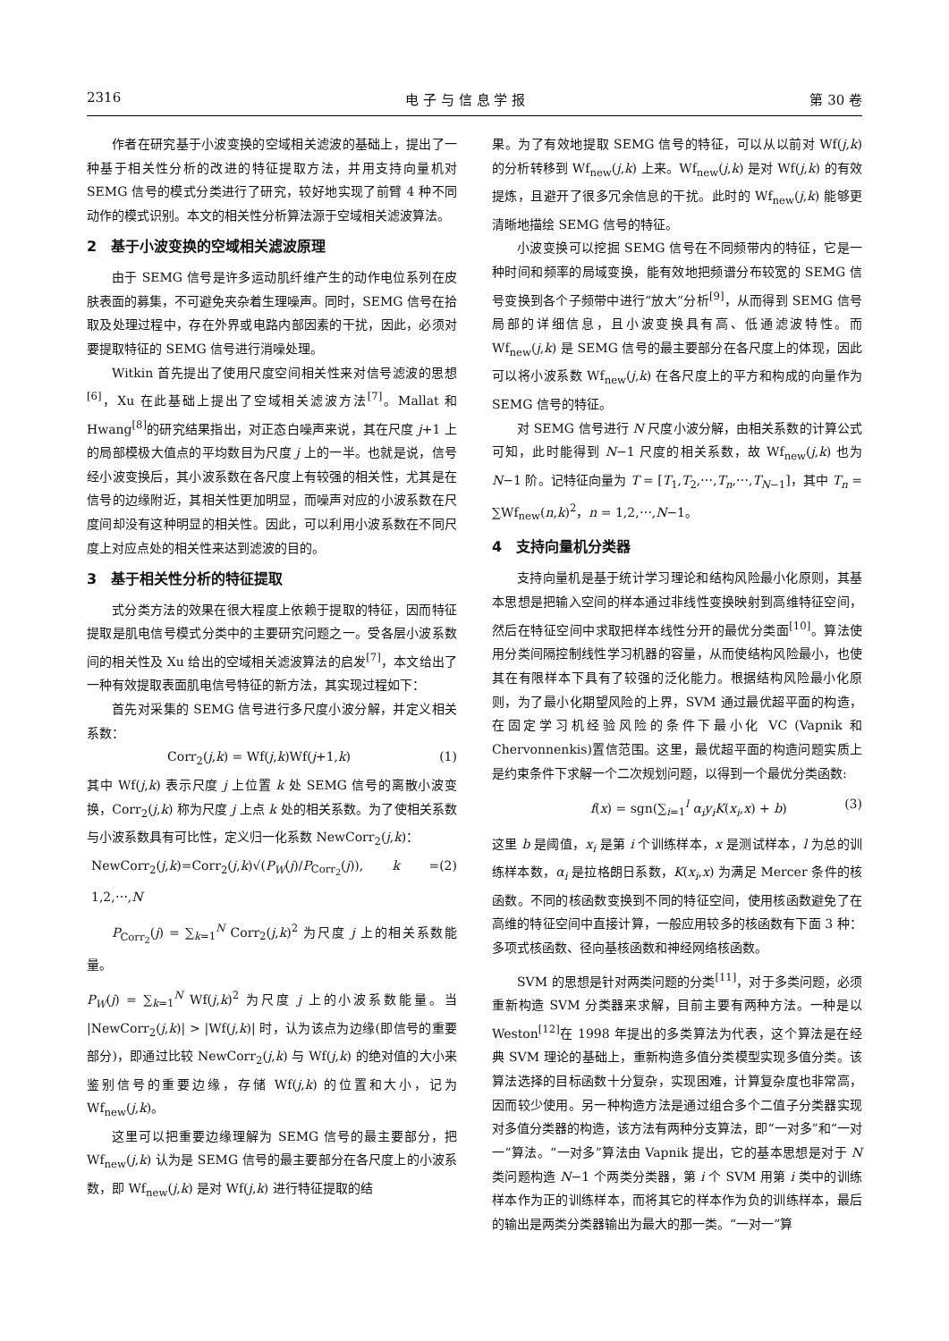2316 电 子 与 信 息 学 报 第 30 卷
作者在研究基于小波变换的空域相关滤波的基础上，提出了一种基于相关性分析的改进的特征提取方法，并用支持向量机对 SEMG 信号的模式分类进行了研究，较好地实现了前臂 4 种不同动作的模式识别。本文的相关性分析算法源于空域相关滤波算法。
2　基于小波变换的空域相关滤波原理
由于 SEMG 信号是许多运动肌纤维产生的动作电位系列在皮肤表面的募集，不可避免夹杂着生理噪声。同时，SEMG 信号在拾取及处理过程中，存在外界或电路内部因素的干扰，因此，必须对要提取特征的 SEMG 信号进行消噪处理。
Witkin 首先提出了使用尺度空间相关性来对信号滤波的思想<sup>[6]</sup>，Xu 在此基础上提出了空域相关滤波方法<sup>[7]</sup>。Mallat 和 Hwang<sup>[8]</sup>的研究结果指出，对正态白噪声来说，其在尺度 j+1 上的局部模极大值点的平均数目为尺度 j 上的一半。也就是说，信号经小波变换后，其小波系数在各尺度上有较强的相关性，尤其是在信号的边缘附近，其相关性更加明显，而噪声对应的小波系数在尺度间却没有这种明显的相关性。因此，可以利用小波系数在不同尺度上对应点处的相关性来达到滤波的目的。
3　基于相关性分析的特征提取
式分类方法的效果在很大程度上依赖于提取的特征，因而特征提取是肌电信号模式分类中的主要研究问题之一。受各层小波系数间的相关性及 Xu 给出的空域相关滤波算法的启发<sup>[7]</sup>，本文给出了一种有效提取表面肌电信号特征的新方法，其实现过程如下：
首先对采集的 SEMG 信号进行多尺度小波分解，并定义相关系数：
Corr<sub>2</sub>(j,k) = Wf(j,k)Wf(j+1,k) (1)
其中 Wf(j,k) 表示尺度 j 上位置 k 处 SEMG 信号的离散小波变换，Corr<sub>2</sub>(j,k) 称为尺度 j 上点 k 处的相关系数。为了使相关系数与小波系数具有可比性，定义归一化系数 NewCorr<sub>2</sub>(j,k)：
NewCorr<sub>2</sub>(j,k)=Corr<sub>2</sub>(j,k)√(P<sub>W</sub>(j)/P<sub>Corr<sub>2</sub></sub>(j)), k = 1,2,⋯,N (2)
P<sub>Corr<sub>2</sub></sub>(j) = ∑<sub>k=1</sub><sup>N</sup> Corr<sub>2</sub>(j,k)<sup>2</sup> 为尺度 j 上的相关系数能量。
P<sub>W</sub>(j) = ∑<sub>k=1</sub><sup>N</sup> Wf(j,k)<sup>2</sup> 为尺度 j 上的小波系数能量。当 |NewCorr<sub>2</sub>(j,k)| > |Wf(j,k)| 时，认为该点为边缘(即信号的重要部分)，即通过比较 NewCorr<sub>2</sub>(j,k) 与 Wf(j,k) 的绝对值的大小来鉴别信号的重要边缘，存储 Wf(j,k) 的位置和大小，记为 Wf<sub>new</sub>(j,k)。
这里可以把重要边缘理解为 SEMG 信号的最主要部分，把 Wf<sub>new</sub>(j,k) 认为是 SEMG 信号的最主要部分在各尺度上的小波系数，即 Wf<sub>new</sub>(j,k) 是对 Wf(j,k) 进行特征提取的结
果。为了有效地提取 SEMG 信号的特征，可以从以前对 Wf(j,k) 的分析转移到 Wf<sub>new</sub>(j,k) 上来。Wf<sub>new</sub>(j,k) 是对 Wf(j,k) 的有效提炼，且避开了很多冗余信息的干扰。此时的 Wf<sub>new</sub>(j,k) 能够更清晰地描绘 SEMG 信号的特征。
小波变换可以挖掘 SEMG 信号在不同频带内的特征，它是一种时间和频率的局域变换，能有效地把频谱分布较宽的 SEMG 信号变换到各个子频带中进行“放大”分析<sup>[9]</sup>，从而得到 SEMG 信号局部的详细信息，且小波变换具有高、低通滤波特性。而 Wf<sub>new</sub>(j,k) 是 SEMG 信号的最主要部分在各尺度上的体现，因此可以将小波系数 Wf<sub>new</sub>(j,k) 在各尺度上的平方和构成的向量作为 SEMG 信号的特征。
对 SEMG 信号进行 N 尺度小波分解，由相关系数的计算公式可知，此时能得到 N−1 尺度的相关系数，故 Wf<sub>new</sub>(j,k) 也为 N−1 阶。记特征向量为 T = [T<sub>1</sub>,T<sub>2</sub>,⋯,T<sub>n</sub>,⋯,T<sub>N−1</sub>]，其中 T<sub>n</sub> = ∑Wf<sub>new</sub>(n,k)<sup>2</sup>，n = 1,2,⋯,N−1。
4　支持向量机分类器
支持向量机是基于统计学习理论和结构风险最小化原则，其基本思想是把输入空间的样本通过非线性变换映射到高维特征空间，然后在特征空间中求取把样本线性分开的最优分类面<sup>[10]</sup>。算法使用分类间隔控制线性学习机器的容量，从而使结构风险最小，也使其在有限样本下具有了较强的泛化能力。根据结构风险最小化原则，为了最小化期望风险的上界，SVM 通过最优超平面的构造，在固定学习机经验风险的条件下最小化 VC (Vapnik 和 Chervonnenkis)置信范围。这里，最优超平面的构造问题实质上是约束条件下求解一个二次规划问题，以得到一个最优分类函数:
f(x) = sgn(∑<sub>i=1</sub><sup>l</sup> α<sub>i</sub>y<sub>i</sub>K(x<sub>i</sub>,x) + b) (3)
这里 b 是阈值，x<sub>i</sub> 是第 i 个训练样本，x 是测试样本，l 为总的训练样本数，α<sub>i</sub> 是拉格朗日系数，K(x<sub>i</sub>,x) 为满足 Mercer 条件的核函数。不同的核函数变换到不同的特征空间，使用核函数避免了在高维的特征空间中直接计算，一般应用较多的核函数有下面 3 种：多项式核函数、径向基核函数和神经网络核函数。
SVM 的思想是针对两类问题的分类<sup>[11]</sup>，对于多类问题，必须重新构造 SVM 分类器来求解，目前主要有两种方法。一种是以 Weston<sup>[12]</sup>在 1998 年提出的多类算法为代表，这个算法是在经典 SVM 理论的基础上，重新构造多值分类模型实现多值分类。该算法选择的目标函数十分复杂，实现困难，计算复杂度也非常高，因而较少使用。另一种构造方法是通过组合多个二值子分类器实现对多值分类器的构造，该方法有两种分支算法，即“一对多”和“一对一”算法。“一对多”算法由 Vapnik 提出，它的基本思想是对于 N 类问题构造 N−1 个两类分类器，第 i 个 SVM 用第 i 类中的训练样本作为正的训练样本，而将其它的样本作为负的训练样本，最后的输出是两类分类器输出为最大的那一类。“一对一”算